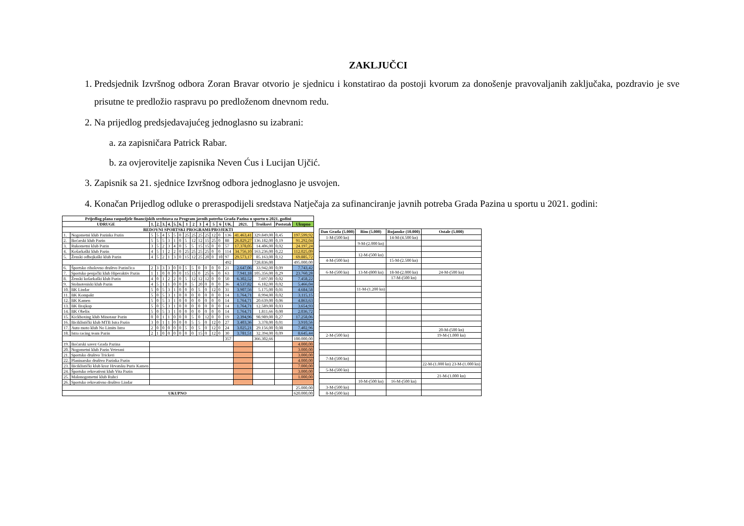ZAKLJUČCI
1. Predsjednik Izvršnog odbora Zoran Bravar otvorio je sjednicu i konstatirao da postoji kvorum za donošenje pravovaljanih zaključaka, pozdravio je sve prisutne te predložio raspravu po predloženom dnevnom redu.
2. Na prijedlog predsjedavajućeg jednoglasno su izabrani:
a. za zapisničara Patrick Rabar.
b. za ovjerovitelje zapisnika Neven Ćus i Lucijan Ujčić.
3. Zapisnik sa 21. sjednice Izvršnog odbora jednoglasno je usvojen.
4. Konačan Prijedlog odluke o preraspodijeli sredstava Natječaja za sufinanciranje javnih potreba Grada Pazina u sportu u 2021. godini:
| Prijedlog plana raspodjele financijskih sredstava za Program javnih potreba Grada Pazina u sportu u 2021. godini | | | | | | | | | | | | | | | | | | |
| --- | --- | --- | --- | --- | --- | --- | --- | --- | --- | --- | --- | --- | --- | --- | --- | --- | --- | --- |
| UDRUGE | | 1. | 2. | 3. | 4. | 5. | 6. | 1 | 2 | 3 | 4 | 5 | 6 | UK. | 2021. | Troškovi | Postotak | Ukupno |
| REDOVNI SPORTSKI PROGRAMI/PROJEKTI | | | | | | | | | | | | | | | | | | |
| 1. | Nogometni klub Pazinka Pazin | 5 | 5 | 4 | 5 | 5 | 0 | 25 | 25 | 25 | 25 | 12 | 0 | 136 | 41.463,41 | 329.849,00 | 0,45 | 197.599,92 |
| 2. | Boćarski klub Pazin | 5 | 5 | 5 | 3 | 1 | 0 | 5 | 12 | 12 | 15 | 25 | 0 | 88 | 26.829,27 | 136.182,00 | 0,19 | 91.292,04 |
| 3. | Rukometni klub Pazin | 3 | 5 | 2 | 3 | 4 | 0 | 5 | 5 | 15 | 15 | 0 | 0 | 57 | 17.378,05 | 14.406,00 | 0,02 | 24.197,24 |
| 4. | Košarkaški klub Pazin | 4 | 5 | 1 | 2 | 2 | 0 | 25 | 25 | 25 | 25 | 0 | 0 | 114 | 34.756,10 | 163.236,00 | 0,22 | 112.025,09 |
| 5. | Ženski odbojkaški klub Pazin | 4 | 5 | 2 | 1 | 3 | 0 | 15 | 12 | 25 | 20 | 0 | 10 | 97 | 29.573,17 | 85.163,00 | 0,12 | 69.885,72 |
| | | | | | | | | | | | | | | 492 | | 728.836,00 | | 495.000,00 |
| 6. | Športsko ribolovno društvo Pazinčica | 2 | 3 | 3 | 3 | 0 | 0 | 5 | 5 | 0 | 0 | 0 | 0 | 21 | 2.647,06 | 33.942,00 | 0,09 | 7.743,42 |
| 7. | Sportsko penjački klub Hiperaktiv Pazin | 1 | 1 | 0 | 0 | 0 | 0 | 15 | 15 | 0 | 25 | 6 | 0 | 63 | 7.941,18 | 105.356,00 | 0,29 | 23.760,28 |
| 8. | Ženski košarkaški klub Pazin | 4 | 0 | 1 | 2 | 2 | 0 | 5 | 12 | 12 | 12 | 0 | 0 | 50 | 6.302,52 | 7.697,00 | 0,02 | 7.458,22 |
| 9. | Stolnoteniski klub Pazin | 4 | 5 | 1 | 1 | 0 | 0 | 0 | 5 | 20 | 0 | 0 | 0 | 36 | 4.537,82 | 6.182,00 | 0,02 | 5.466,04 |
| 10. | BK Lindar | 5 | 0 | 5 | 3 | 1 | 0 | 0 | 0 | 5 | 0 | 12 | 0 | 31 | 3.907,56 | 5.175,00 | 0,01 | 4.684,58 |
| 11. | BK Kompakt | 5 | 0 | 5 | 3 | 1 | 0 | 0 | 0 | 0 | 0 | 0 | 0 | 14 | 1.764,71 | 8.994,00 | 0,02 | 3.115,15 |
| 12. | BK Kamen | 5 | 0 | 5 | 3 | 1 | 0 | 0 | 0 | 0 | 0 | 0 | 0 | 14 | 1.764,71 | 20.639,00 | 0,06 | 4.863,63 |
| 13. | BK Brajkop | 5 | 0 | 5 | 3 | 1 | 0 | 0 | 0 | 0 | 0 | 0 | 0 | 14 | 1.764,71 | 12.589,00 | 0,03 | 3.654,93 |
| 14. | BK Obelix | 5 | 0 | 5 | 3 | 1 | 0 | 0 | 0 | 0 | 0 | 0 | 0 | 14 | 1.764,71 | 1.811,66 | 0,00 | 2.036,72 |
| 15. | Kickboxing klub Minotaur Pazin | 0 | 0 | 1 | 1 | 0 | 0 | 0 | 5 | 0 | 12 | 0 | 0 | 19 | 2.394,96 | 98.989,00 | 0,27 | 17.258,06 |
| 16. | Biciklistički klub MTB Istra Pazin | 3 | 0 | 1 | 1 | 0 | 0 | 0 | 5 | 5 | 0 | 12 | 0 | 27 | 3.403,36 | 3.378,00 | 0,01 | 3.910,56 |
| 17. | Auto moto klub No Limits Istra | 2 | 0 | 0 | 0 | 0 | 0 | 5 | 0 | 5 | 0 | 12 | 0 | 24 | 3.025,21 | 29.156,00 | 0,08 | 7.402,96 |
| 18. | Istra racing team Pazin | 2 | 1 | 0 | 0 | 0 | 0 | 0 | 0 | 15 | 0 | 12 | 0 | 30 | 3.781,51 | 32.394,00 | 0,09 | 8.645,44 |
| | | | | | | | | | | | | | | 357 | | 366.302,66 | | 100.000,00 |
| 19. | Boćarski savez Grada Pazina | | | | | | | | | | | | | | | | | 4.000,00 |
| 20. | Nogometni klub Pazin Veterani | | | | | | | | | | | | | | | | | 3.000,00 |
| 21. | Sportsko društvo Trickeri | | | | | | | | | | | | | | | | | 3.000,00 |
| 22. | Planinarsko društvo Pazinka Pazin | | | | | | | | | | | | | | | | | 4.000,00 |
| 23. | Biciklistički klub kroz Hrvatsku Puris Kamen | | | | | | | | | | | | | | | | | 7.000,00 |
| 24. | Športsko rekreativni klub Vita Pazin | | | | | | | | | | | | | | | | | 3.000,00 |
| 25. | Malonogometni klub Ruhci | | | | | | | | | | | | | | | | | 1.000,00 |
| 26. | Sportsko rekreativno društvo Lindar | | | | | | | | | | | | | | | | | |
| | | | | | | | | | | | | | | | | | | 25.000,00 |
| UKUPNO | | | | | | | | | | | | | | | | | | 620.000,00 |
| Dan Grada (5.000) | Rim (5.000) | Rujanske (10.000) | Ostale (5.000) |
| --- | --- | --- | --- |
| 1-M-(500 kn) | | 14-M-(4.500 kn) | |
| | 9-M-(2.000 kn) | | |
| | 12-M-(500 kn) | | |
| 4-M-(500 kn) | | 15-M-(2.500 kn) | |
| 6-M-(500 kn) | 13-M-(800 kn) | 18-M-(2.000 kn) | 24-M-(500 kn) |
| | | 17-M-(500 kn) | |
| | 11-M-(1.200 kn) | | |
| | | | 20-M-(500 kn) |
| 2-M-(500 kn) | | | 19-M-(1.000 kn) |
| 7-M-(500 kn) | | | |
| | | | 22-M-(1.000 kn) 23-M-(1.000 kn) |
| 5-M-(500 kn) | | | |
| | | | 21-M-(1.000 kn) |
| | 10-M-(500 kn) | 16-M-(500 kn) | |
| 3-M-(500 kn) | | | |
| 8-M-(500 kn) | | | |